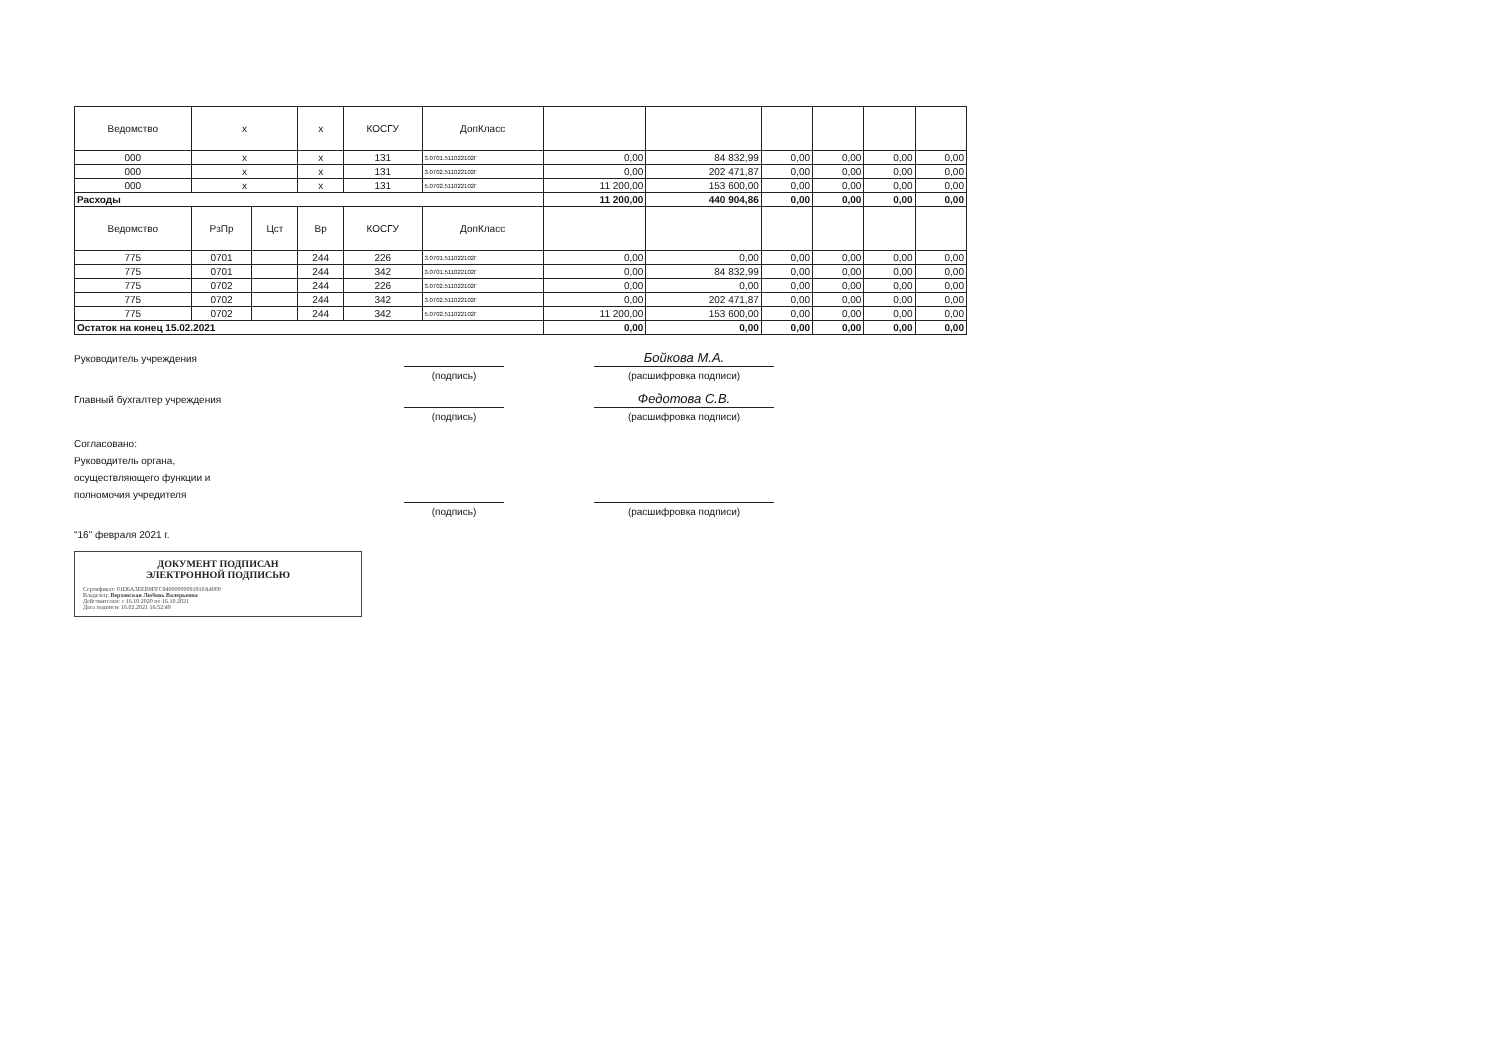| Ведомство | x | | x | КОСГУ | ДопКласс | | | | | | |
| 000 | x | | x | 131 | 3.0701.511022102Г | 0,00 | 84 832,99 | 0,00 | 0,00 | 0,00 | 0,00 |
| 000 | x | | x | 131 | 3.0702.511022102Г | 0,00 | 202 471,87 | 0,00 | 0,00 | 0,00 | 0,00 |
| 000 | x | | x | 131 | 5.0702.511022102Г | 11 200,00 | 153 600,00 | 0,00 | 0,00 | 0,00 | 0,00 |
| Расходы | | | | | | 11 200,00 | 440 904,86 | 0,00 | 0,00 | 0,00 | 0,00 |
| Ведомство | РзПр | Цст | Вр | КОСГУ | ДопКласс | | | | | | |
| 775 | 0701 | | 244 | 226 | 3.0701.511022102Г | 0,00 | 0,00 | 0,00 | 0,00 | 0,00 | 0,00 |
| 775 | 0701 | | 244 | 342 | 3.0701.511022102Г | 0,00 | 84 832,99 | 0,00 | 0,00 | 0,00 | 0,00 |
| 775 | 0702 | | 244 | 226 | 3.0702.511022102Г | 0,00 | 0,00 | 0,00 | 0,00 | 0,00 | 0,00 |
| 775 | 0702 | | 244 | 342 | 3.0702.511022102Г | 0,00 | 202 471,87 | 0,00 | 0,00 | 0,00 | 0,00 |
| 775 | 0702 | | 244 | 342 | 5.0702.511022102Г | 11 200,00 | 153 600,00 | 0,00 | 0,00 | 0,00 | 0,00 |
| Остаток на конец 15.02.2021 | | | | | | 0,00 | 0,00 | 0,00 | 0,00 | 0,00 | 0,00 |
Руководитель учреждения
Бойкова М.А.
(подпись) (расшифровка подписи)
Главный бухгалтер учреждения
Федотова С.В.
(подпись) (расшифровка подписи)
Согласовано:
Руководитель органа,
осуществляющего функции и
полномочия учредителя
(подпись) (расшифровка подписи)
"16" февраля 2021 г.
ДОКУМЕНТ ПОДПИСАН
ЭЛЕКТРОННОЙ ПОДПИСЬЮ
Сертификат: 01D6A3EEB9FFC94000000091910A4000
Владелец: Верховская Любовь Валерьевна
Действителен: с 16.10.2020 по 16.10.2021
Дата подписи: 16.02.2021 16:52:49